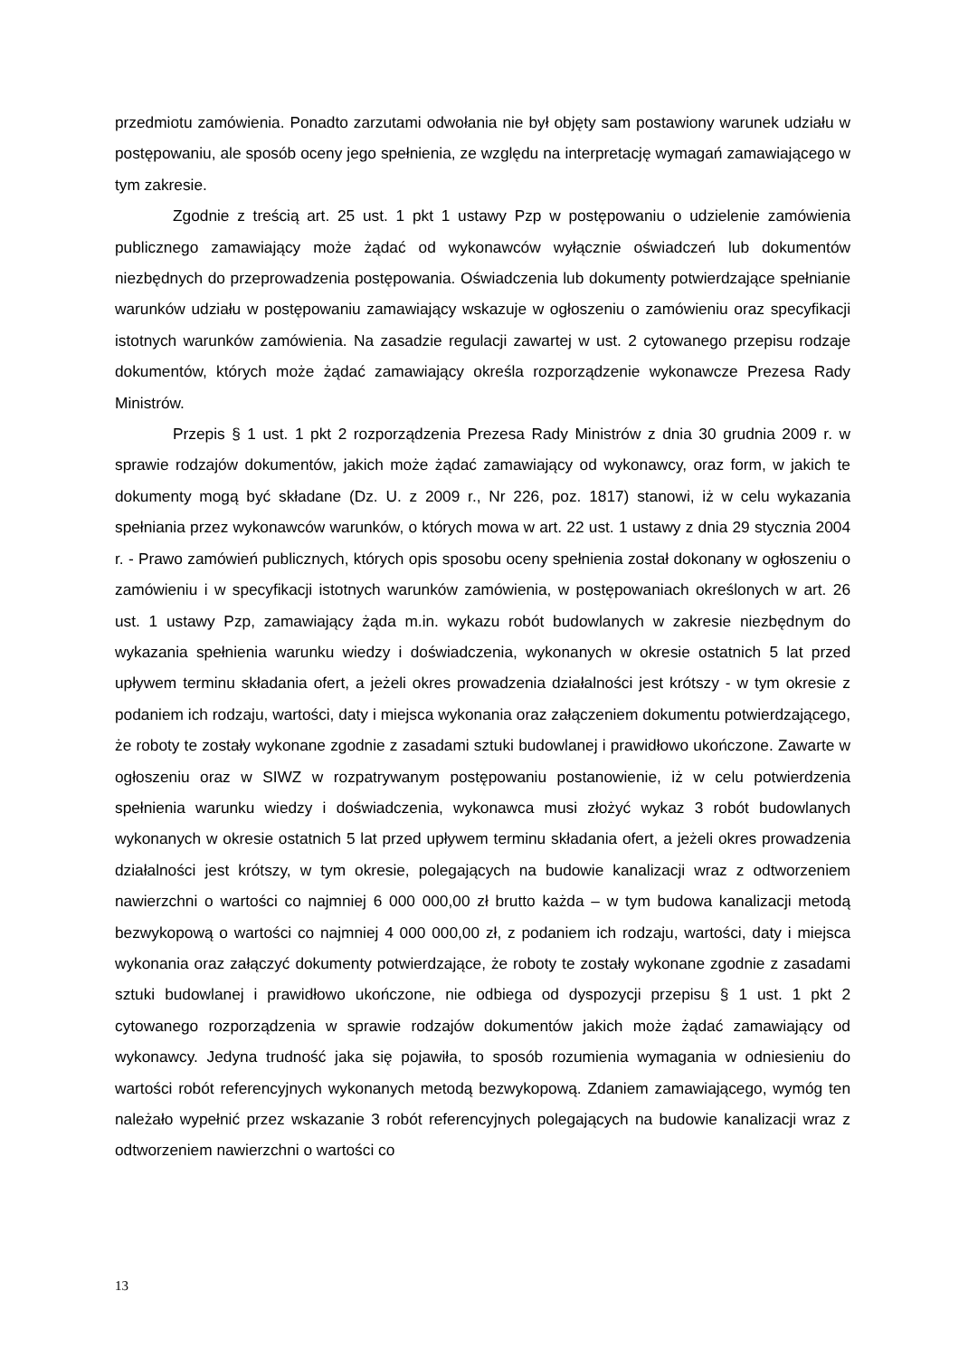przedmiotu zamówienia. Ponadto zarzutami odwołania nie był objęty sam postawiony warunek udziału w postępowaniu, ale sposób oceny jego spełnienia, ze względu na interpretację wymagań zamawiającego w tym zakresie.
Zgodnie z treścią art. 25 ust. 1 pkt 1 ustawy Pzp w postępowaniu o udzielenie zamówienia publicznego zamawiający może żądać od wykonawców wyłącznie oświadczeń lub dokumentów niezbędnych do przeprowadzenia postępowania. Oświadczenia lub dokumenty potwierdzające spełnianie warunków udziału w postępowaniu zamawiający wskazuje w ogłoszeniu o zamówieniu oraz specyfikacji istotnych warunków zamówienia. Na zasadzie regulacji zawartej w ust. 2 cytowanego przepisu rodzaje dokumentów, których może żądać zamawiający określa rozporządzenie wykonawcze Prezesa Rady Ministrów.
Przepis § 1 ust. 1 pkt 2 rozporządzenia Prezesa Rady Ministrów z dnia 30 grudnia 2009 r. w sprawie rodzajów dokumentów, jakich może żądać zamawiający od wykonawcy, oraz form, w jakich te dokumenty mogą być składane (Dz. U. z 2009 r., Nr 226, poz. 1817) stanowi, iż w celu wykazania spełniania przez wykonawców warunków, o których mowa w art. 22 ust. 1 ustawy z dnia 29 stycznia 2004 r. - Prawo zamówień publicznych, których opis sposobu oceny spełnienia został dokonany w ogłoszeniu o zamówieniu i w specyfikacji istotnych warunków zamówienia, w postępowaniach określonych w art. 26 ust. 1 ustawy Pzp, zamawiający żąda m.in. wykazu robót budowlanych w zakresie niezbędnym do wykazania spełnienia warunku wiedzy i doświadczenia, wykonanych w okresie ostatnich 5 lat przed upływem terminu składania ofert, a jeżeli okres prowadzenia działalności jest krótszy - w tym okresie z podaniem ich rodzaju, wartości, daty i miejsca wykonania oraz załączeniem dokumentu potwierdzającego, że roboty te zostały wykonane zgodnie z zasadami sztuki budowlanej i prawidłowo ukończone. Zawarte w ogłoszeniu oraz w SIWZ w rozpatrywanym postępowaniu postanowienie, iż w celu potwierdzenia spełnienia warunku wiedzy i doświadczenia, wykonawca musi złożyć wykaz 3 robót budowlanych wykonanych w okresie ostatnich 5 lat przed upływem terminu składania ofert, a jeżeli okres prowadzenia działalności jest krótszy, w tym okresie, polegających na budowie kanalizacji wraz z odtworzeniem nawierzchni o wartości co najmniej 6 000 000,00 zł brutto każda – w tym budowa kanalizacji metodą bezwykopową o wartości co najmniej 4 000 000,00 zł, z podaniem ich rodzaju, wartości, daty i miejsca wykonania oraz załączyć dokumenty potwierdzające, że roboty te zostały wykonane zgodnie z zasadami sztuki budowlanej i prawidłowo ukończone, nie odbiega od dyspozycji przepisu § 1 ust. 1 pkt 2 cytowanego rozporządzenia w sprawie rodzajów dokumentów jakich może żądać zamawiający od wykonawcy. Jedyna trudność jaka się pojawiła, to sposób rozumienia wymagania w odniesieniu do wartości robót referencyjnych wykonanych metodą bezwykopową. Zdaniem zamawiającego, wymóg ten należało wypełnić przez wskazanie 3 robót referencyjnych polegających na budowie kanalizacji wraz z odtworzeniem nawierzchni o wartości co
13